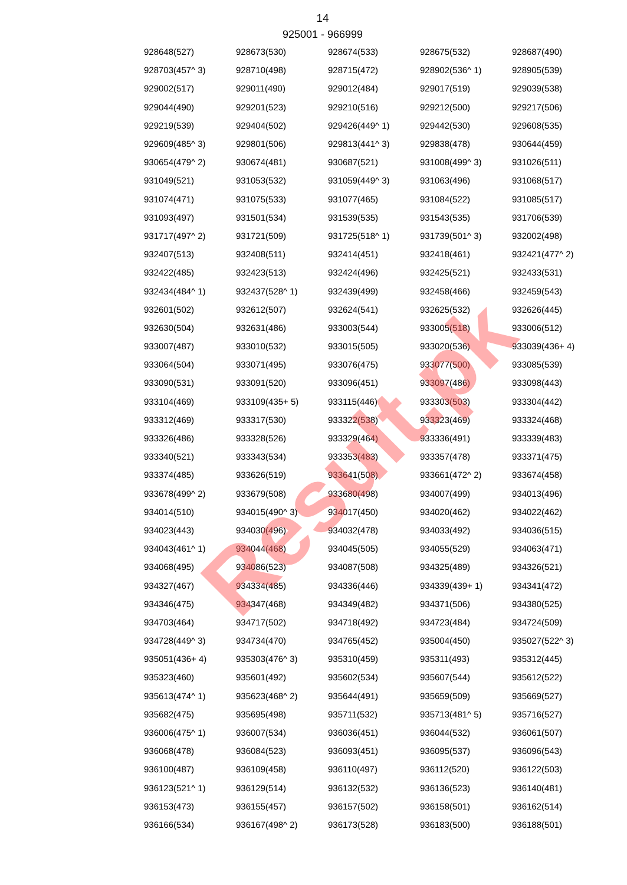14
925001 - 966999
| 928648(527) | 928673(530) | 928674(533) | 928675(532) | 928687(490) |
| 928703(457^ 3) | 928710(498) | 928715(472) | 928902(536^ 1) | 928905(539) |
| 929002(517) | 929011(490) | 929012(484) | 929017(519) | 929039(538) |
| 929044(490) | 929201(523) | 929210(516) | 929212(500) | 929217(506) |
| 929219(539) | 929404(502) | 929426(449^ 1) | 929442(530) | 929608(535) |
| 929609(485^ 3) | 929801(506) | 929813(441^ 3) | 929838(478) | 930644(459) |
| 930654(479^ 2) | 930674(481) | 930687(521) | 931008(499^ 3) | 931026(511) |
| 931049(521) | 931053(532) | 931059(449^ 3) | 931063(496) | 931068(517) |
| 931074(471) | 931075(533) | 931077(465) | 931084(522) | 931085(517) |
| 931093(497) | 931501(534) | 931539(535) | 931543(535) | 931706(539) |
| 931717(497^ 2) | 931721(509) | 931725(518^ 1) | 931739(501^ 3) | 932002(498) |
| 932407(513) | 932408(511) | 932414(451) | 932418(461) | 932421(477^ 2) |
| 932422(485) | 932423(513) | 932424(496) | 932425(521) | 932433(531) |
| 932434(484^ 1) | 932437(528^ 1) | 932439(499) | 932458(466) | 932459(543) |
| 932601(502) | 932612(507) | 932624(541) | 932625(532) | 932626(445) |
| 932630(504) | 932631(486) | 933003(544) | 933005(518) | 933006(512) |
| 933007(487) | 933010(532) | 933015(505) | 933020(536) | 933039(436+ 4) |
| 933064(504) | 933071(495) | 933076(475) | 933077(500) | 933085(539) |
| 933090(531) | 933091(520) | 933096(451) | 933097(486) | 933098(443) |
| 933104(469) | 933109(435+ 5) | 933115(446) | 933303(503) | 933304(442) |
| 933312(469) | 933317(530) | 933322(538) | 933323(469) | 933324(468) |
| 933326(486) | 933328(526) | 933329(464) | 933336(491) | 933339(483) |
| 933340(521) | 933343(534) | 933353(483) | 933357(478) | 933371(475) |
| 933374(485) | 933626(519) | 933641(508) | 933661(472^ 2) | 933674(458) |
| 933678(499^ 2) | 933679(508) | 933680(498) | 934007(499) | 934013(496) |
| 934014(510) | 934015(490^ 3) | 934017(450) | 934020(462) | 934022(462) |
| 934023(443) | 934030(496) | 934032(478) | 934033(492) | 934036(515) |
| 934043(461^ 1) | 934044(468) | 934045(505) | 934055(529) | 934063(471) |
| 934068(495) | 934086(523) | 934087(508) | 934325(489) | 934326(521) |
| 934327(467) | 934334(485) | 934336(446) | 934339(439+ 1) | 934341(472) |
| 934346(475) | 934347(468) | 934349(482) | 934371(506) | 934380(525) |
| 934703(464) | 934717(502) | 934718(492) | 934723(484) | 934724(509) |
| 934728(449^ 3) | 934734(470) | 934765(452) | 935004(450) | 935027(522^ 3) |
| 935051(436+ 4) | 935303(476^ 3) | 935310(459) | 935311(493) | 935312(445) |
| 935323(460) | 935601(492) | 935602(534) | 935607(544) | 935612(522) |
| 935613(474^ 1) | 935623(468^ 2) | 935644(491) | 935659(509) | 935669(527) |
| 935682(475) | 935695(498) | 935711(532) | 935713(481^ 5) | 935716(527) |
| 936006(475^ 1) | 936007(534) | 936036(451) | 936044(532) | 936061(507) |
| 936068(478) | 936084(523) | 936093(451) | 936095(537) | 936096(543) |
| 936100(487) | 936109(458) | 936110(497) | 936112(520) | 936122(503) |
| 936123(521^ 1) | 936129(514) | 936132(532) | 936136(523) | 936140(481) |
| 936153(473) | 936155(457) | 936157(502) | 936158(501) | 936162(514) |
| 936166(534) | 936167(498^ 2) | 936173(528) | 936183(500) | 936188(501) |
Result.pk